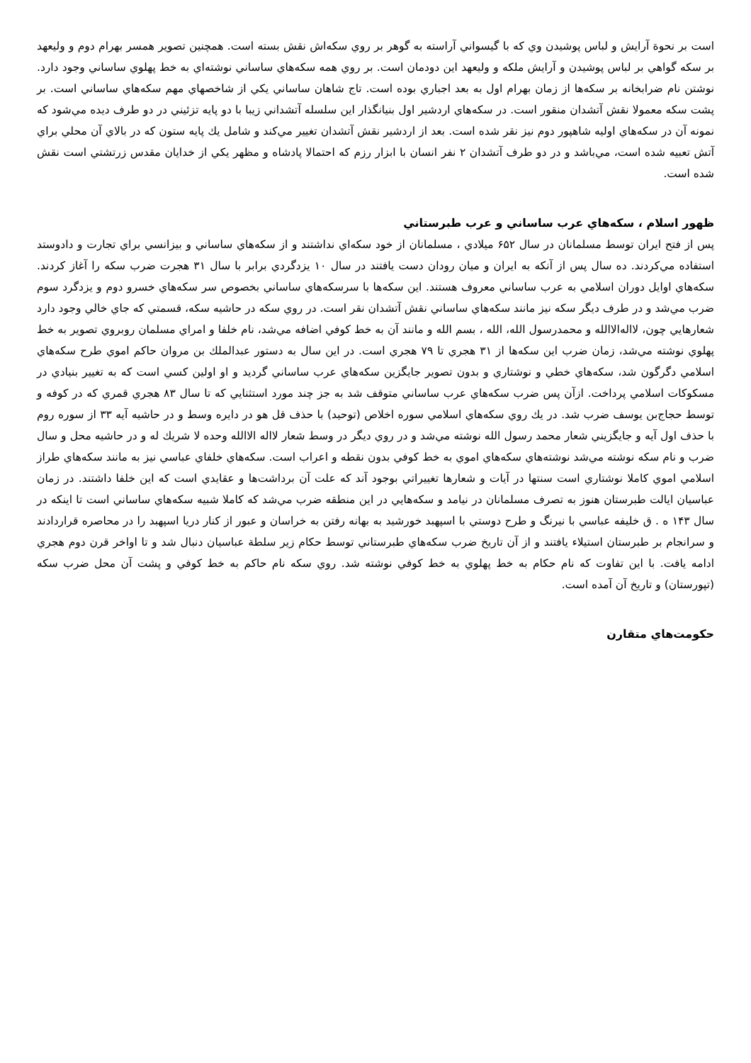است بر نحوة آرايش و لباس پوشيدن وي كه با گيسواني آراسته به گوهر بر روي سكه‌اش نقش بسته است. همچنين تصوير همسر بهرام دوم و وليعهد بر سكه گواهي بر لباس پوشيدن و آرايش ملكه و وليعهد اين دودمان است. بر روي همه سكه‌هاي ساساني نوشته‌اي به خط پهلوي ساساني وجود دارد. نوشتن نام ضرابخانه بر سكه‌ها از زمان بهرام اول به بعد اجباري بوده است. تاج شاهان ساساني يكي از شاخصهاي مهم سكه‌هاي ساساني است. بر پشت سكه معمولا نقش آتشدان منقور است. در سكه‌هاي اردشير اول بنيانگذار اين سلسله آتشداني زيبا با دو پايه تزئيني در دو طرف ديده مي‌شود كه نمونه آن در سكه‌هاي اوليه شاهپور دوم نيز نقر شده است. بعد از اردشير نقش آتشدان تغيير مي‌كند و شامل يك پايه ستون كه در بالاي آن محلي براي آتش تعبيه شده است، مي‌باشد و در دو طرف آتشدان ۲ نفر انسان با ابزار رزم كه احتمالا پادشاه و مظهر يكي از خدايان مقدس زرتشتي است نقش شده است.
ظهور اسلام ، سكه‌هاي عرب ساساني و عرب طبرستاني
پس از فتح ايران توسط مسلمانان در سال ۶۵۲ ميلادي ، مسلمانان از خود سكه‌اي نداشتند و از سكه‌هاي ساساني و بيزانسي براي تجارت و دادوستد استفاده مي‌كردند. ده سال پس از آنكه به ايران و ميان رودان دست يافتند در سال ۱۰ يزدگردي برابر با سال ۳۱ هجرت ضرب سكه را آغاز كردند. سكه‌هاي اوايل دوران اسلامي به عرب ساساني معروف هستند. اين سكه‌ها با سرسكه‌هاي ساساني بخصوص سر سكه‌هاي خسرو دوم و يزدگرد سوم ضرب مي‌شد و در طرف ديگر سكه نيز مانند سكه‌هاي ساساني نقش آتشدان نقر است. در روي سكه در حاشيه سكه، قسمتي كه جاي خالي وجود دارد شعارهايي چون، لااله‌الاالله و محمدرسول الله، الله ، بسم الله و مانند آن به خط كوفي اضافه مي‌شد، نام خلفا و امراي مسلمان روبروي تصوير به خط پهلوي نوشته مي‌شد، زمان ضرب اين سكه‌ها از ۳۱ هجري تا ۷۹ هجري است. در اين سال به دستور عبدالملك بن مروان حاكم اموي طرح سكه‌هاي اسلامي دگرگون شد، سكه‌هاي خطي و نوشتاري و بدون تصوير جايگزين سكه‌هاي عرب ساساني گرديد و او اولين كسي است كه به تغيير بنيادي در مسكوكات اسلامي پرداخت. ازآن پس ضرب سكه‌هاي عرب ساساني متوقف شد به جز چند مورد استثنايي كه تا سال ۸۳ هجري قمري كه در كوفه و توسط حجاج‌بن يوسف ضرب شد. در يك روي سكه‌هاي اسلامي سوره اخلاص (توحيد) با حذف قل هو در دايره وسط و در حاشيه آيه ۳۳ از سوره روم با حذف اول آيه و جايگزيني شعار محمد رسول الله نوشته مي‌شد و در روي ديگر در وسط شعار لااله الاالله وحده لا شريك له و در حاشيه محل و سال ضرب و نام سكه نوشته مي‌شد نوشته‌هاي سكه‌هاي اموي به خط كوفي بدون نقطه و اعراب است. سكه‌هاي خلفاي عباسي نيز به مانند سكه‌هاي طراز اسلامي اموي كاملا نوشتاري است سنتها در آيات و شعارها تغييراتي بوجود آند كه علت آن برداشت‌ها و عقايدي است كه اين خلفا داشتند. در زمان عباسيان ايالت طبرستان هنوز به تصرف مسلمانان در نيامد و سكه‌هايي در اين منطقه ضرب مي‌شد كه كاملا شبيه سكه‌هاي ساساني است تا اينكه در سال ۱۴۳ ه . ق خليفه عباسي با نيرنگ و طرح دوستي با اسپهبد خورشيد به بهانه رفتن به خراسان و عبور از كنار دريا اسپهبد را در محاصره قراردادند و سرانجام بر طبرستان استيلاء يافتند و از آن تاريخ ضرب سكه‌هاي طبرستاني توسط حكام زير سلطة عباسيان دنبال شد و تا اواخر قرن دوم هجري ادامه يافت. با اين تفاوت كه نام حكام به خط پهلوي به خط كوفي نوشته شد. روي سكه نام حاكم به خط كوفي و پشت آن محل ضرب سكه (تپورستان) و تاريخ آن آمده است.
حكومت‌هاي متقارن